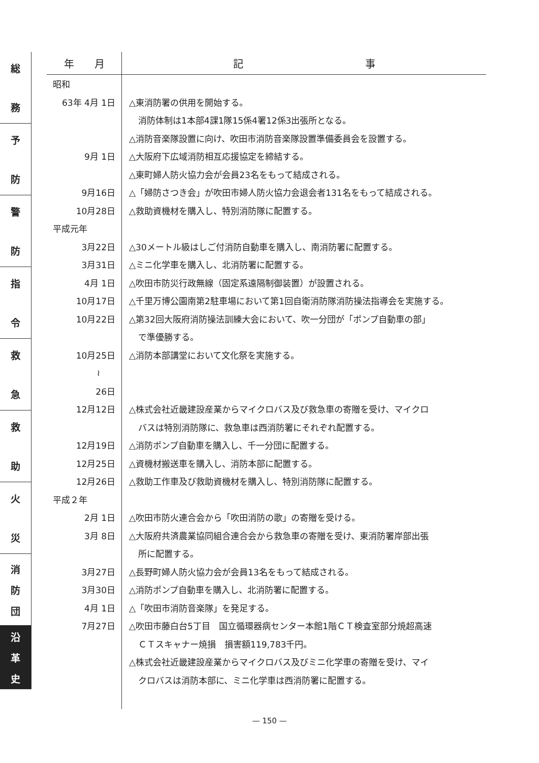総
務
予
防
警
防
指
令
救
急
救
助
火
災
消
防
団
沿
革
史
| 年 月 | 記 事 |
| --- | --- |
| 昭和 | |
| 63年 4月 1日 | △東消防署の供用を開始する。 |
| | 消防体制は1本部4課1隊15係4署12係3出張所となる。 |
| | △消防音楽隊設置に向け、吹田市消防音楽隊設置準備委員会を設置する。 |
| 9月 1日 | △大阪府下広域消防相互応援協定を締結する。 |
| | △東町婦人防火協力会が会員23名をもって結成される。 |
| 9月16日 | △「婦防さつき会」が吹田市婦人防火協力会退会者131名をもって結成される。 |
| 10月28日 | △救助資機材を購入し、特別消防隊に配置する。 |
| 平成元年 | |
| 3月22日 | △30メートル級はしご付消防自動車を購入し、南消防署に配置する。 |
| 3月31日 | △ミニ化学車を購入し、北消防署に配置する。 |
| 4月 1日 | △吹田市防災行政無線（固定系遠隔制御装置）が設置される。 |
| 10月17日 | △千里万博公園南第2駐車場において第1回自衛消防隊消防操法指導会を実施する。 |
| 10月22日 | △第32回大阪府消防操法訓練大会において、吹一分団が「ポンプ自動車の部」 |
| | で準優勝する。 |
| 10月25日 | △消防本部講堂において文化祭を実施する。 |
| ≀ | |
| 26日 | |
| 12月12日 | △株式会社近畿建設産業からマイクロバス及び救急車の寄贈を受け、マイクロ |
| | バスは特別消防隊に、救急車は西消防署にそれぞれ配置する。 |
| 12月19日 | △消防ポンプ自動車を購入し、千一分団に配置する。 |
| 12月25日 | △資機材搬送車を購入し、消防本部に配置する。 |
| 12月26日 | △救助工作車及び救助資機材を購入し、特別消防隊に配置する。 |
| 平成２年 | |
| 2月 1日 | △吹田市防火連合会から「吹田消防の歌」の寄贈を受ける。 |
| 3月 8日 | △大阪府共済農業協同組合連合会から救急車の寄贈を受け、東消防署岸部出張 |
| | 所に配置する。 |
| 3月27日 | △長野町婦人防火協力会が会員13名をもって結成される。 |
| 3月30日 | △消防ポンプ自動車を購入し、北消防署に配置する。 |
| 4月 1日 | △「吹田市消防音楽隊」を発足する。 |
| 7月27日 | △吹田市藤白台5丁目 国立循環器病センター本館1階ＣＴ検査室部分焼超高速 |
| | ＣＴスキャナー焼損 損害額119,783千円。 |
| | △株式会社近畿建設産業からマイクロバス及びミニ化学車の寄贈を受け、マイ |
| | クロバスは消防本部に、ミニ化学車は西消防署に配置する。 |
— 150 —